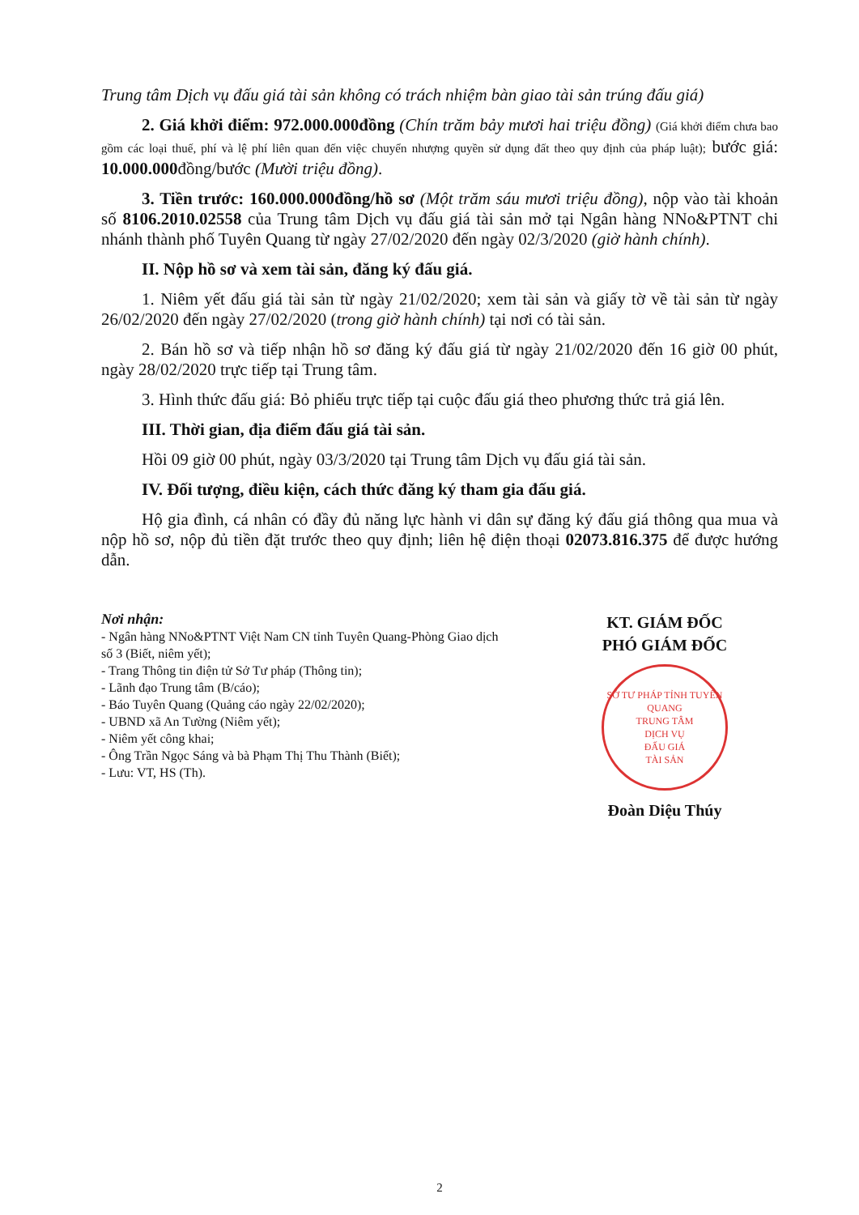Trung tâm Dịch vụ đấu giá tài sản không có trách nhiệm bàn giao tài sản trúng đấu giá)
2. Giá khởi điểm: 972.000.000đồng (Chín trăm bảy mươi hai triệu đồng) (Giá khởi điểm chưa bao gồm các loại thuế, phí và lệ phí liên quan đến việc chuyển nhượng quyền sử dụng đất theo quy định của pháp luật); bước giá: 10.000.000đồng/bước (Mười triệu đồng).
3. Tiền trước: 160.000.000đồng/hồ sơ (Một trăm sáu mươi triệu đồng), nộp vào tài khoản số 8106.2010.02558 của Trung tâm Dịch vụ đấu giá tài sản mở tại Ngân hàng NNo&PTNT chi nhánh thành phố Tuyên Quang từ ngày 27/02/2020 đến ngày 02/3/2020 (giờ hành chính).
II. Nộp hồ sơ và xem tài sản, đăng ký đấu giá.
1. Niêm yết đấu giá tài sản từ ngày 21/02/2020; xem tài sản và giấy tờ về tài sản từ ngày 26/02/2020 đến ngày 27/02/2020 (trong giờ hành chính) tại nơi có tài sản.
2. Bán hồ sơ và tiếp nhận hồ sơ đăng ký đấu giá từ ngày 21/02/2020 đến 16 giờ 00 phút, ngày 28/02/2020 trực tiếp tại Trung tâm.
3. Hình thức đấu giá: Bỏ phiếu trực tiếp tại cuộc đấu giá theo phương thức trả giá lên.
III. Thời gian, địa điểm đấu giá tài sản.
Hồi 09 giờ 00 phút, ngày 03/3/2020 tại Trung tâm Dịch vụ đấu giá tài sản.
IV. Đối tượng, điều kiện, cách thức đăng ký tham gia đấu giá.
Hộ gia đình, cá nhân có đầy đủ năng lực hành vi dân sự đăng ký đấu giá thông qua mua và nộp hồ sơ, nộp đủ tiền đặt trước theo quy định; liên hệ điện thoại 02073.816.375 để được hướng dẫn.
Nơi nhận:
- Ngân hàng NNo&PTNT Việt Nam CN tỉnh Tuyên Quang-Phòng Giao dịch số 3 (Biết, niêm yết);
- Trang Thông tin điện tử Sở Tư pháp (Thông tin);
- Lãnh đạo Trung tâm (B/cáo);
- Báo Tuyên Quang (Quảng cáo ngày 22/02/2020);
- UBND xã An Tường (Niêm yết);
- Niêm yết công khai;
- Ông Trần Ngọc Sáng và bà Phạm Thị Thu Thành (Biết);
- Lưu: VT, HS (Th).
KT. GIÁM ĐỐC
PHÓ GIÁM ĐỐC
SỞ TƯ PHÁP TỈNH TUYÊN QUANG
TRUNG TÂM
DỊCH VỤ
ĐẤU GIÁ
TÀI SẢN
Đoàn Diệu Thúy
2